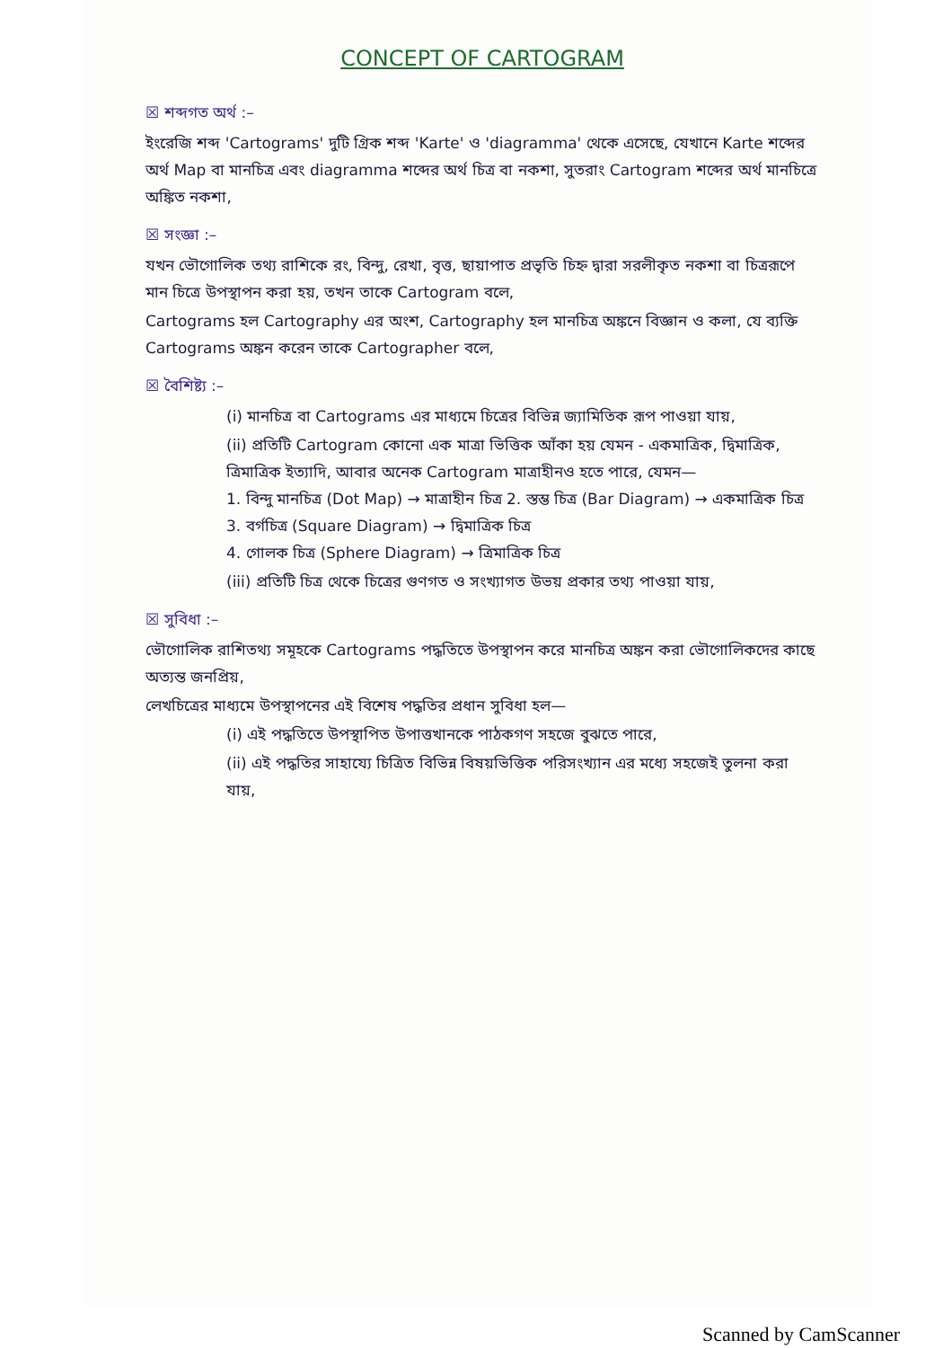CONCEPT OF CARTOGRAM
☒ শব্দগত অর্থ :–
ইংরেজি শব্দ 'Cartograms' দুটি গ্রিক শব্দ 'Karte' ও 'diagramma' থেকে এসেছে, যেখানে Karte শব্দের অর্থ Map বা মানচিত্র এবং diagramma শব্দের অর্থ চিত্র বা নকশা, সুতরাং Cartogram শব্দের অর্থ মানচিত্রে অঙ্কিত নকশা,
☒ সংজ্ঞা :–
যখন ভৌগোলিক তথ্য রাশিকে রং, বিন্দু, রেখা, বৃত্ত, ছায়াপাত প্রভৃতি চিহ্ন দ্বারা সরলীকৃত নকশা বা চিত্ররূপে মান চিত্রে উপস্থাপন করা হয়, তখন তাকে Cartogram বলে,
Cartograms হল Cartography এর অংশ, Cartography হল মানচিত্র অঙ্কনে বিজ্ঞান ও কলা, যে ব্যক্তি Cartograms অঙ্কন করেন তাকে Cartographer বলে,
☒ বৈশিষ্ট্য :–
(i) মানচিত্র বা Cartograms এর মাধ্যমে চিত্রের বিভিন্ন জ্যামিতিক রূপ পাওয়া যায়,
(ii) প্রতিটি Cartogram কোনো এক মাত্রা ভিত্তিক আঁকা হয় যেমন - একমাত্রিক, দ্বিমাত্রিক, ত্রিমাত্রিক ইত্যাদি, আবার অনেক Cartogram মাত্রাহীনও হতে পারে, যেমন—
1. বিন্দু মানচিত্র (Dot Map) → মাত্রাহীন চিত্র 2. স্তম্ভ চিত্র (Bar Diagram) → একমাত্রিক চিত্র
3. বর্গচিত্র (Square Diagram) → দ্বিমাত্রিক চিত্র
4. গোলক চিত্র (Sphere Diagram) → ত্রিমাত্রিক চিত্র
(iii) প্রতিটি চিত্র থেকে চিত্রের গুণগত ও সংখ্যাগত উভয় প্রকার তথ্য পাওয়া যায়,
☒ সুবিধা :–
ভৌগোলিক রাশিতথ্য সমূহকে Cartograms পদ্ধতিতে উপস্থাপন করে মানচিত্র অঙ্কন করা ভৌগোলিকদের কাছে অত্যন্ত জনপ্রিয়,
লেখচিত্রের মাধ্যমে উপস্থাপনের এই বিশেষ পদ্ধতির প্রধান সুবিধা হল—
(i) এই পদ্ধতিতে উপস্থাপিত উপাত্তখানকে পাঠকগণ সহজে বুঝতে পারে,
(ii) এই পদ্ধতির সাহায্যে চিত্রিত বিভিন্ন বিষয়ভিত্তিক পরিসংখ্যান এর মধ্যে সহজেই তুলনা করা যায়,
Scanned by CamScanner